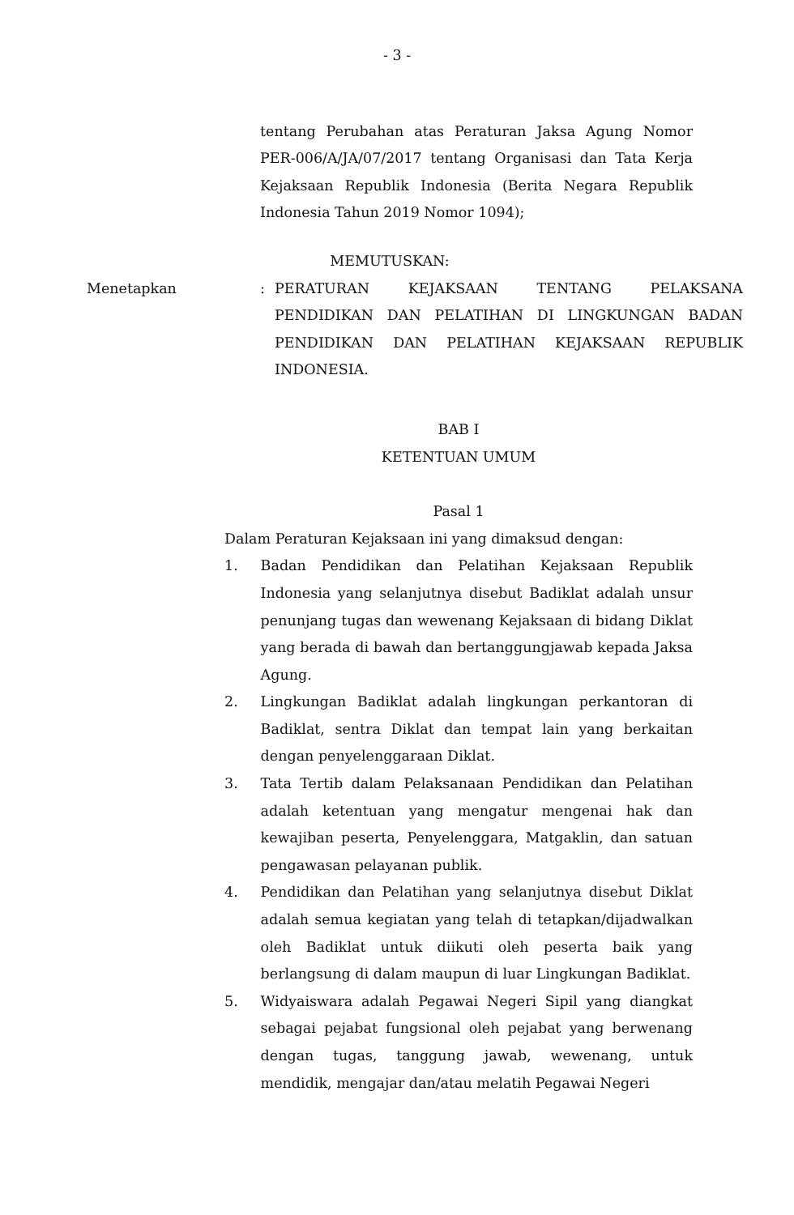- 3 -
tentang Perubahan atas Peraturan Jaksa Agung Nomor PER-006/A/JA/07/2017 tentang Organisasi dan Tata Kerja Kejaksaan Republik Indonesia (Berita Negara Republik Indonesia Tahun 2019 Nomor 1094);
MEMUTUSKAN:
Menetapkan : PERATURAN KEJAKSAAN TENTANG PELAKSANA PENDIDIKAN DAN PELATIHAN DI LINGKUNGAN BADAN PENDIDIKAN DAN PELATIHAN KEJAKSAAN REPUBLIK INDONESIA.
BAB I
KETENTUAN UMUM
Pasal 1
Dalam Peraturan Kejaksaan ini yang dimaksud dengan:
1. Badan Pendidikan dan Pelatihan Kejaksaan Republik Indonesia yang selanjutnya disebut Badiklat adalah unsur penunjang tugas dan wewenang Kejaksaan di bidang Diklat yang berada di bawah dan bertanggungjawab kepada Jaksa Agung.
2. Lingkungan Badiklat adalah lingkungan perkantoran di Badiklat, sentra Diklat dan tempat lain yang berkaitan dengan penyelenggaraan Diklat.
3. Tata Tertib dalam Pelaksanaan Pendidikan dan Pelatihan adalah ketentuan yang mengatur mengenai hak dan kewajiban peserta, Penyelenggara, Matgaklin, dan satuan pengawasan pelayanan publik.
4. Pendidikan dan Pelatihan yang selanjutnya disebut Diklat adalah semua kegiatan yang telah di tetapkan/dijadwalkan oleh Badiklat untuk diikuti oleh peserta baik yang berlangsung di dalam maupun di luar Lingkungan Badiklat.
5. Widyaiswara adalah Pegawai Negeri Sipil yang diangkat sebagai pejabat fungsional oleh pejabat yang berwenang dengan tugas, tanggung jawab, wewenang, untuk mendidik, mengajar dan/atau melatih Pegawai Negeri